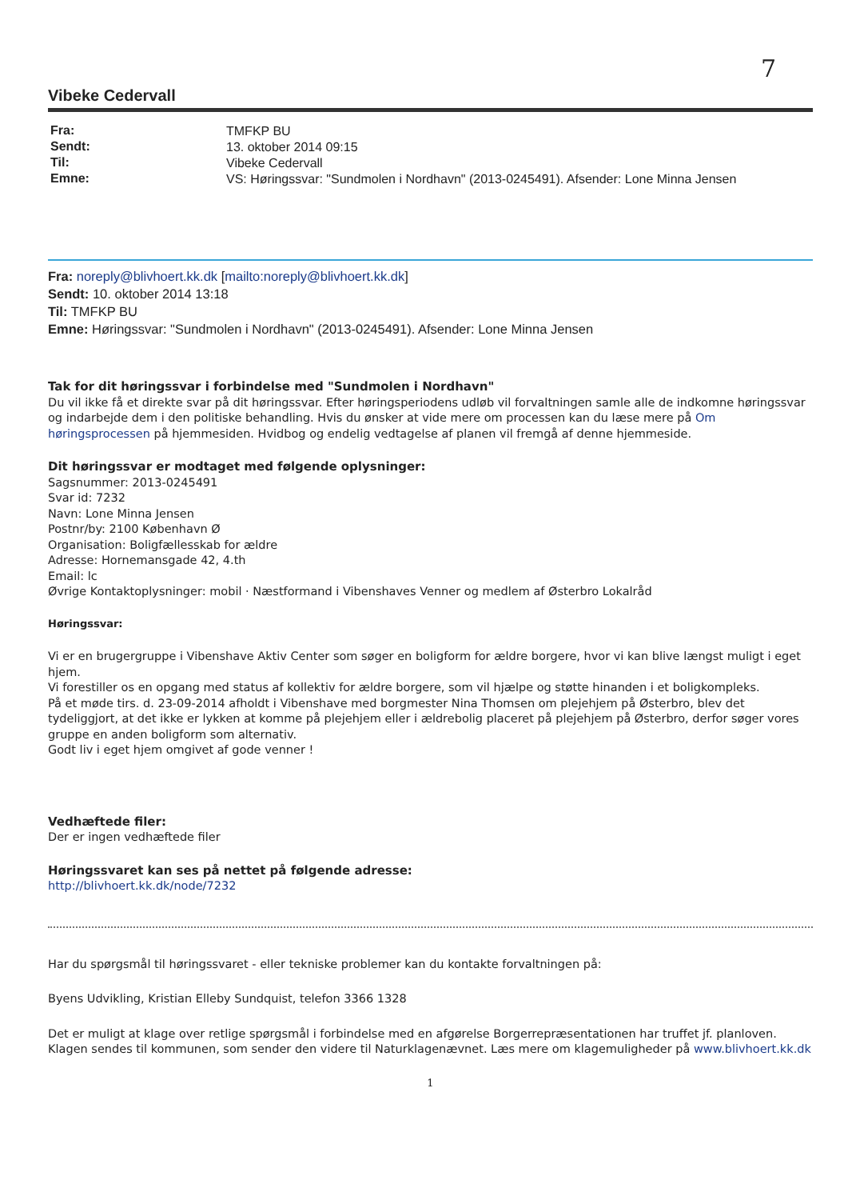7
Vibeke Cedervall
| Fra: | TMFKP BU |
| Sendt: | 13. oktober 2014 09:15 |
| Til: | Vibeke Cedervall |
| Emne: | VS: Høringssvar: "Sundmolen i Nordhavn" (2013-0245491). Afsender: Lone Minna Jensen |
Fra: noreply@blivhoert.kk.dk [mailto:noreply@blivhoert.kk.dk]
Sendt: 10. oktober 2014 13:18
Til: TMFKP BU
Emne: Høringssvar: "Sundmolen i Nordhavn" (2013-0245491). Afsender: Lone Minna Jensen
Tak for dit høringssvar i forbindelse med "Sundmolen i Nordhavn"
Du vil ikke få et direkte svar på dit høringssvar. Efter høringsperiodens udløb vil forvaltningen samle alle de indkomne høringssvar og indarbejde dem i den politiske behandling. Hvis du ønsker at vide mere om processen kan du læse mere på Om høringsprocessen på hjemmesiden. Hvidbog og endelig vedtagelse af planen vil fremgå af denne hjemmeside.
Dit høringssvar er modtaget med følgende oplysninger:
Sagsnummer: 2013-0245491
Svar id: 7232
Navn: Lone Minna Jensen
Postnr/by: 2100 København Ø
Organisation: Boligfællesskab for ældre
Adresse: Hornemansgade 42, 4.th
Email: lc
Øvrige Kontaktoplysninger: mobil · Næstformand i Vibenshaves Venner og medlem af Østerbro Lokalråd
Høringssvar:
Vi er en brugergruppe i Vibenshave Aktiv Center som søger en boligform for ældre borgere, hvor vi kan blive længst muligt i eget hjem.
Vi forestiller os en opgang med status af kollektiv for ældre borgere, som vil hjælpe og støtte hinanden i et boligkompleks.
På et møde tirs. d. 23-09-2014 afholdt i Vibenshave med borgmester Nina Thomsen om plejehjem på Østerbro, blev det tydeliggjort, at det ikke er lykken at komme på plejehjem eller i ældrebolig placeret på plejehjem på Østerbro, derfor søger vores gruppe en anden boligform som alternativ.
Godt liv i eget hjem omgivet af gode venner !
Vedhæftede filer:
Der er ingen vedhæftede filer
Høringssvaret kan ses på nettet på følgende adresse:
http://blivhoert.kk.dk/node/7232
Har du spørgsmål til høringssvaret - eller tekniske problemer kan du kontakte forvaltningen på:
Byens Udvikling, Kristian Elleby Sundquist, telefon 3366 1328
Det er muligt at klage over retlige spørgsmål i forbindelse med en afgørelse Borgerrepræsentationen har truffet jf. planloven. Klagen sendes til kommunen, som sender den videre til Naturklagenævnet. Læs mere om klagemuligheder på www.blivhoert.kk.dk
1